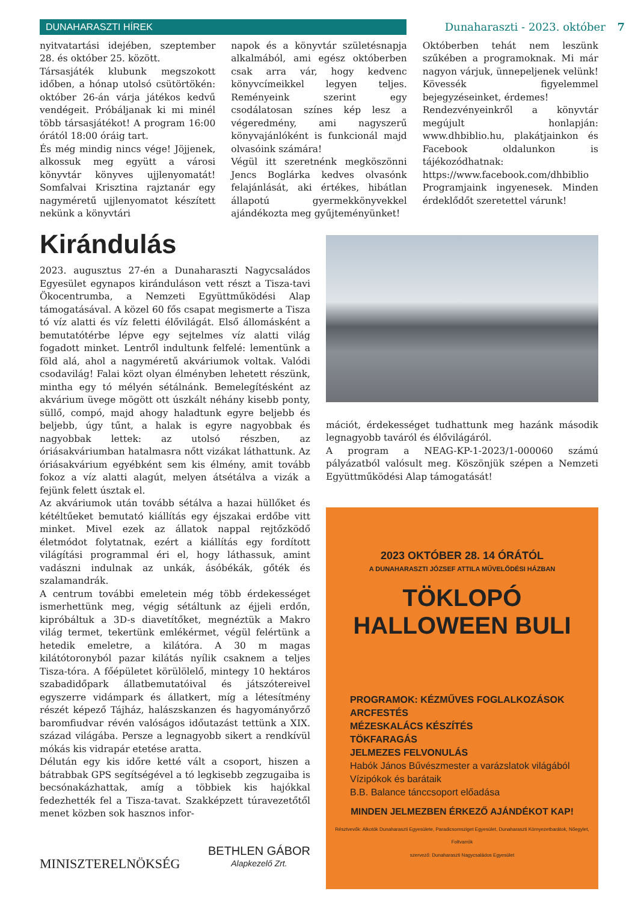DUNAHARASZTI HÍREK Dunaharaszti - 2023. október 7
nyitvatartási idejében, szeptember 28. és október 25. között.
Társasjáték klubunk megszokott időben, a hónap utolsó csütörtökén: október 26-án várja játékos kedvű vendégeit. Próbáljanak ki mi minél több társasjátékot! A program 16:00 órától 18:00 óráig tart.
És még mindig nincs vége! Jöjjenek, alkossuk meg együtt a városi könyvtár könyves ujjlenyomatát! Somfalvai Krisztina rajztanár egy nagyméretű ujjlenyomatot készített nekünk a könyvtári
napok és a könyvtár születésnapja alkalmából, ami egész októberben csak arra vár, hogy kedvenc könyvcímeikkel legyen teljes. Reményeink szerint egy csodálatosan színes kép lesz a végeredmény, ami nagyszerű könyvajánlóként is funkcionál majd olvasóink számára!
Végül itt szeretnénk megköszönni Jencs Boglárka kedves olvasónk felajánlását, aki értékes, hibátlan állapotú gyermekkönyvekkel ajándékozta meg gyűjteményünket!
Októberben tehát nem leszünk szűkében a programoknak. Mi már nagyon várjuk, ünnepeljenek velünk! Kövessék figyelemmel bejegyzéseinket, érdemes!
Rendezvényeinkről a könyvtár megújult honlapján: www.dhbiblio.hu, plakátjainkon és Facebook oldalunkon is tájékozódhatnak: https://www.facebook.com/dhbiblio
Programjaink ingyenesek. Minden érdeklődőt szeretettel várunk!
Kirándulás
2023. augusztus 27-én a Dunaharaszti Nagycsaládos Egyesület egynapos kiránduláson vett részt a Tisza-tavi Ökocentrumba, a Nemzeti Együttműködési Alap támogatásával. A közel 60 fős csapat megismerte a Tisza tó víz alatti és víz feletti élővilágát. Első állomásként a bemutatótérbe lépve egy sejtelmes víz alatti világ fogadott minket. Lentről indultunk felfelé: lementünk a föld alá, ahol a nagyméretű akváriumok voltak. Valódi csodavilág! Falai közt olyan élményben lehetett részünk, mintha egy tó mélyén sétálnánk. Bemelegítésként az akvárium üvege mögött ott úszkált néhány kisebb ponty, süllő, compó, majd ahogy haladtunk egyre beljebb és beljebb, úgy tűnt, a halak is egyre nagyobbak és nagyobbak lettek: az utolsó részben, az óriásakváriumban hatalmasra nőtt vizákat láthattunk. Az óriásakvárium egyébként sem kis élmény, amit tovább fokoz a víz alatti alagút, melyen átsétálva a vizák a fejünk felett úsztak el.
Az akváriumok után tovább sétálva a hazai hüllőket és kétéltűeket bemutató kiállítás egy éjszakai erdőbe vitt minket. Mivel ezek az állatok nappal rejtőzködő életmódot folytatnak, ezért a kiállítás egy fordított világítási programmal éri el, hogy láthassuk, amint vadászni indulnak az unkák, ásóbékák, gőték és szalamandrák.
A centrum további emeletein még több érdekességet ismerhettünk meg, végig sétáltunk az éjjeli erdőn, kipróbáltuk a 3D-s diavetítőket, megnéztük a Makro világ termet, tekertünk emlékérmet, végül felértünk a hetedik emeletre, a kilátóra. A 30 m magas kilátótoronyból pazar kilátás nyílik csaknem a teljes Tisza-tóra. A főépületet körülölelő, mintegy 10 hektáros szabadidőpark állatbemutatóival és játszótereivel egyszerre vidámpark és állatkert, míg a létesítmény részét képező Tájház, halászskanzen és hagyományőrző baromfiudvar révén valóságos időutazást tettünk a XIX. század világába. Persze a legnagyobb sikert a rendkívül mókás kis vidrapár etetése aratta.
Délután egy kis időre ketté vált a csoport, hiszen a bátrabbak GPS segítségével a tó legkisebb zegzugaiba is becsónakázhattak, amíg a többiek kis hajókkal fedezhették fel a Tisza-tavat. Szakképzett túravezetőtől menet közben sok hasznos infor-
MINISZTERELNÖKSÉG
BETHLEN GÁBOR
Alapkezelő Zrt.
mációt, érdekességet tudhattunk meg hazánk második legnagyobb taváról és élővilágáról.
A program a NEAG-KP-1-2023/1-000060 számú pályázatból valósult meg. Köszönjük szépen a Nemzeti Együttműködési Alap támogatását!
2023 OKTÓBER 28. 14 ÓRÁTÓL
A DUNAHARASZTI JÓZSEF ATTILA MŰVELŐDÉSI HÁZBAN
TÖKLOPÓ
HALLOWEEN BULI
PROGRAMOK: KÉZMŰVES FOGLALKOZÁSOK
ARCFESTÉS
MÉZESKALÁCS KÉSZÍTÉS
TÖKFARAGÁS
JELMEZES FELVONULÁS
Habók János Bűvészmester a varázslatok világából
Vízipókok és barátaik
B.B. Balance tánccsoport előadása
MINDEN JELMEZBEN ÉRKEZŐ AJÁNDÉKOT KAP!
Résztvevők: Alkotók Dunaharaszti Egyesülete, Paradicsomsziget Egyesület, Dunaharaszti Környezetbarátok, Nőegylet, Foltvarrók
szervező: Dunaharaszti Nagycsaládos Egyesület